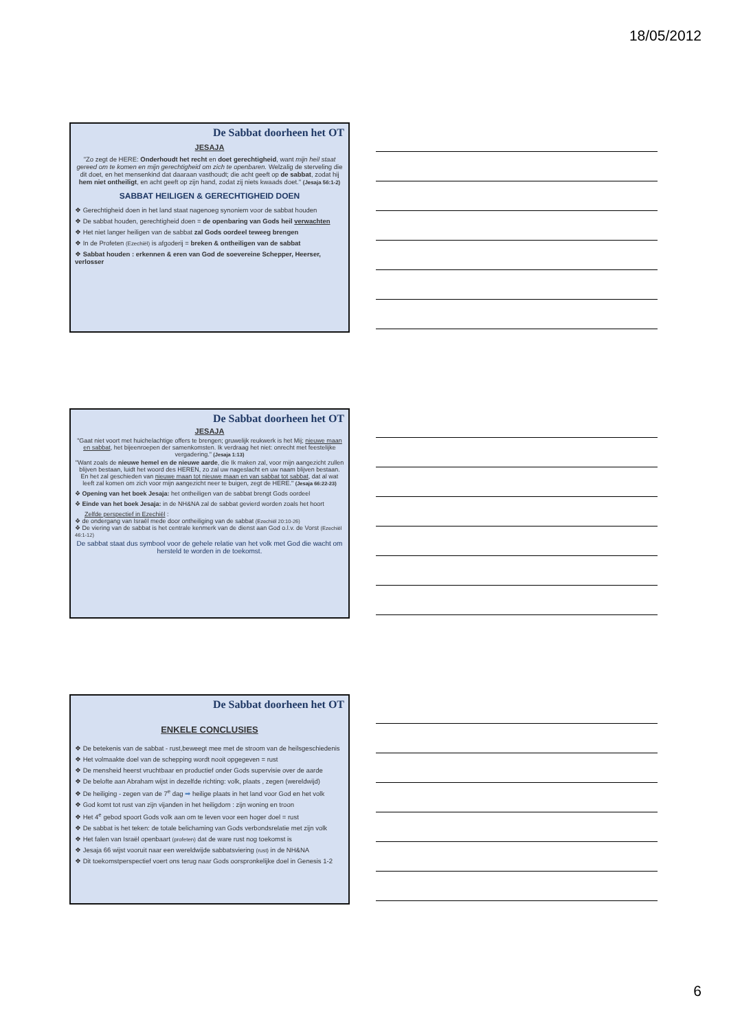18/05/2012
De Sabbat doorheen het OT
JESAJA
"Zo zegt de HERE: Onderhoudt het recht en doet gerechtigheid, want mijn heil staat gereed om te komen en mijn gerechtigheid om zich te openbaren. Welzalig de sterveling die dit doet, en het mensenkind dat daaraan vasthoudt; die acht geeft op de sabbat, zodat hij hem niet ontheiligt, en acht geeft op zijn hand, zodat zij niets kwaads doet." (Jesaja 56:1-2)
SABBAT HEILIGEN & GERECHTIGHEID DOEN
❖ Gerechtigheid doen in het land staat nagenoeg synoniem voor de sabbat houden
❖ De sabbat houden, gerechtigheid doen = de openbaring van Gods heil verwachten
❖ Het niet langer heiligen van de sabbat zal Gods oordeel teweeg brengen
❖ In de Profeten (Ezechiël) is afgoderij = breken & ontheiligen van de sabbat
❖ Sabbat houden : erkennen & eren van God de soevereine Schepper, Heerser, verlosser
De Sabbat doorheen het OT
JESAJA
"Gaat niet voort met huichelachtige offers te brengen; gruwelijk reukwerk is het Mij; nieuwe maan en sabbat, het bijeenroepen der samenkomsten. Ik verdraag het niet: onrecht met feestelijke vergadering." (Jesaja 1:13)
"Want zoals de nieuwe hemel en de nieuwe aarde, die Ik maken zal, voor mijn aangezicht zullen blijven bestaan, luidt het woord des HEREN, zo zal uw nageslacht en uw naam blijven bestaan. En het zal geschieden van nieuwe maan tot nieuwe maan en van sabbat tot sabbat, dat al wat leeft zal komen om zich voor mijn aangezicht neer te buigen, zegt de HERE." (Jesaja 66:22-23)
❖ Opening van het boek Jesaja: het ontheiligen van de sabbat brengt Gods oordeel
❖ Einde van het boek Jesaja: in de NH&NA zal de sabbat gevierd worden zoals het hoort
Zelfde perspectief in Ezechiël :
❖ de ondergang van Israël mede door ontheiliging van de sabbat (Ezechiël 20:10-26)
❖ De viering van de sabbat is het centrale kenmerk van de dienst aan God o.l.v. de Vorst (Ezechiël 46:1-12)
De sabbat staat dus symbool voor de gehele relatie van het volk met God die wacht om hersteld te worden in de toekomst.
De Sabbat doorheen het OT
ENKELE CONCLUSIES
❖ De betekenis van de sabbat - rust,beweegt mee met de stroom van de heilsgeschiedenis
❖ Het volmaakte doel van de schepping wordt nooit opgegeven = rust
❖ De mensheid heerst vruchtbaar en productief onder Gods supervisie over de aarde
❖ De belofte aan Abraham wijst in dezelfde richting: volk, plaats , zegen (wereldwijd)
❖ De heiliging - zegen van de 7<sup>e</sup> dag ➡ heilige plaats in het land voor God en het volk
❖ God komt tot rust van zijn vijanden in het heiligdom : zijn woning en troon
❖ Het 4<sup>e</sup> gebod spoort Gods volk aan om te leven voor een hoger doel = rust
❖ De sabbat is het teken: de totale belichaming van Gods verbondsrelatie met zijn volk
❖ Het falen van Israël openbaart (profeten) dat de ware rust nog toekomst is
❖ Jesaja 66 wijst vooruit naar een wereldwijde sabbatsviering (rust) in de NH&NA
❖ Dit toekomstperspectief voert ons terug naar Gods oorspronkelijke doel in Genesis 1-2
6